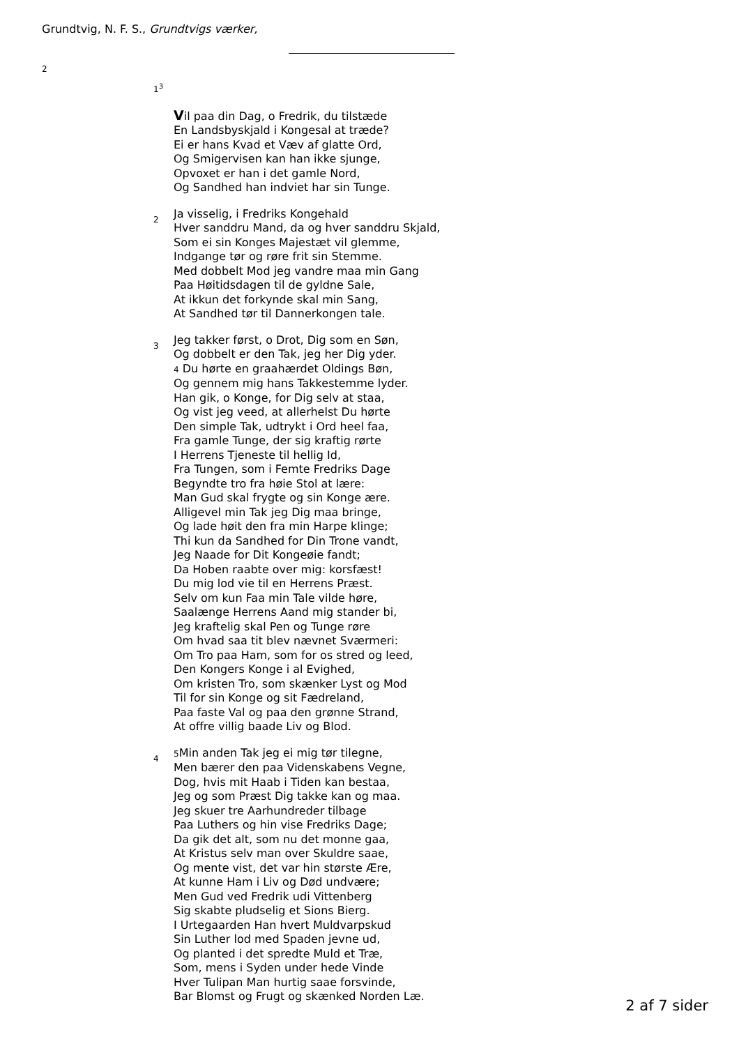Grundtvig, N. F. S., Grundtvigs værker,
2
1<sup>3</sup>
Vil paa din Dag, o Fredrik, du tilstæde
En Landsbyskjald i Kongesal at træde?
Ei er hans Kvad et Væv af glatte Ord,
Og Smigervisen kan han ikke sjunge,
Opvoxet er han i det gamle Nord,
Og Sandhed han indviet har sin Tunge.
2
Ja visselig, i Fredriks Kongehald
Hver sanddru Mand, da og hver sanddru Skjald,
Som ei sin Konges Majestæt vil glemme,
Indgange tør og røre frit sin Stemme.
Med dobbelt Mod jeg vandre maa min Gang
Paa Høitidsdagen til de gyldne Sale,
At ikkun det forkynde skal min Sang,
At Sandhed tør til Dannerkongen tale.
3
Jeg takker først, o Drot, Dig som en Søn,
Og dobbelt er den Tak, jeg her Dig yder.
4 Du hørte en graahærdet Oldings Bøn,
Og gennem mig hans Takkestemme lyder.
Han gik, o Konge, for Dig selv at staa,
Og vist jeg veed, at allerhelst Du hørte
Den simple Tak, udtrykt i Ord heel faa,
Fra gamle Tunge, der sig kraftig rørte
I Herrens Tjeneste til hellig Id,
Fra Tungen, som i Femte Fredriks Dage
Begyndte tro fra høie Stol at lære:
Man Gud skal frygte og sin Konge ære.
Alligevel min Tak jeg Dig maa bringe,
Og lade høit den fra min Harpe klinge;
Thi kun da Sandhed for Din Trone vandt,
Jeg Naade for Dit Kongeøie fandt;
Da Hoben raabte over mig: korsfæst!
Du mig lod vie til en Herrens Præst.
Selv om kun Faa min Tale vilde høre,
Saalænge Herrens Aand mig stander bi,
Jeg kraftelig skal Pen og Tunge røre
Om hvad saa tit blev nævnet Sværmeri:
Om Tro paa Ham, som for os stred og leed,
Den Kongers Konge i al Evighed,
Om kristen Tro, som skænker Lyst og Mod
Til for sin Konge og sit Fædreland,
Paa faste Val og paa den grønne Strand,
At offre villig baade Liv og Blod.
4
5 Min anden Tak jeg ei mig tør tilegne,
Men bærer den paa Videnskabens Vegne,
Dog, hvis mit Haab i Tiden kan bestaa,
Jeg og som Præst Dig takke kan og maa.
Jeg skuer tre Aarhundreder tilbage
Paa Luthers og hin vise Fredriks Dage;
Da gik det alt, som nu det monne gaa,
At Kristus selv man over Skuldre saae,
Og mente vist, det var hin største Ære,
At kunne Ham i Liv og Død undvære;
Men Gud ved Fredrik udi Vittenberg
Sig skabte pludselig et Sions Bierg.
I Urtegaarden Han hvert Muldvarpskud
Sin Luther lod med Spaden jevne ud,
Og planted i det spredte Muld et Træ,
Som, mens i Syden under hede Vinde
Hver Tulipan Man hurtig saae forsvinde,
Bar Blomst og Frugt og skænked Norden Læ.
2 af 7 sider